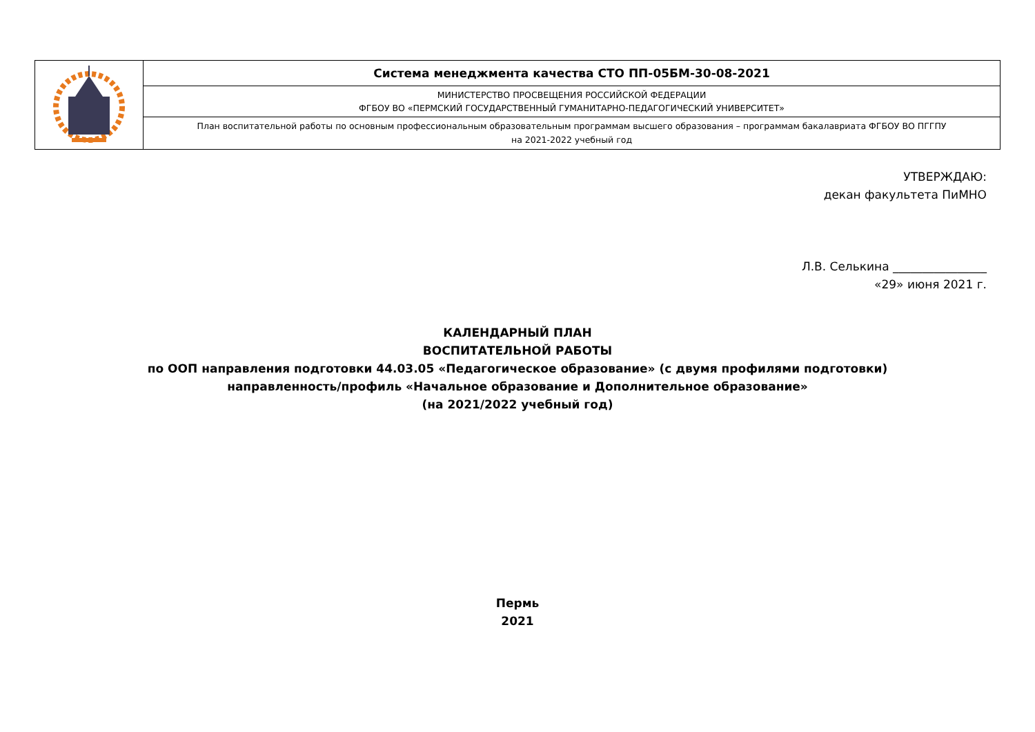| | Система менеджмента качества СТО ПП-05БМ-30-08-2021 |
| | МИНИСТЕРСТВО ПРОСВЕЩЕНИЯ РОССИЙСКОЙ ФЕДЕРАЦИИ ФГБОУ ВО «ПЕРМСКИЙ ГОСУДАРСТВЕННЫЙ ГУМАНИТАРНО-ПЕДАГОГИЧЕСКИЙ УНИВЕРСИТЕТ» |
| | План воспитательной работы по основным профессиональным образовательным программам высшего образования – программам бакалавриата ФГБОУ ВО ПГГПУ на 2021-2022 учебный год |
УТВЕРЖДАЮ:
декан факультета ПиМНО
Л.В. Селькина ________________
«29» июня 2021 г.
КАЛЕНДАРНЫЙ ПЛАН
ВОСПИТАТЕЛЬНОЙ РАБОТЫ
по ООП направления подготовки 44.03.05 «Педагогическое образование» (с двумя профилями подготовки)
направленность/профиль «Начальное образование и Дополнительное образование»
(на 2021/2022 учебный год)
Пермь
2021